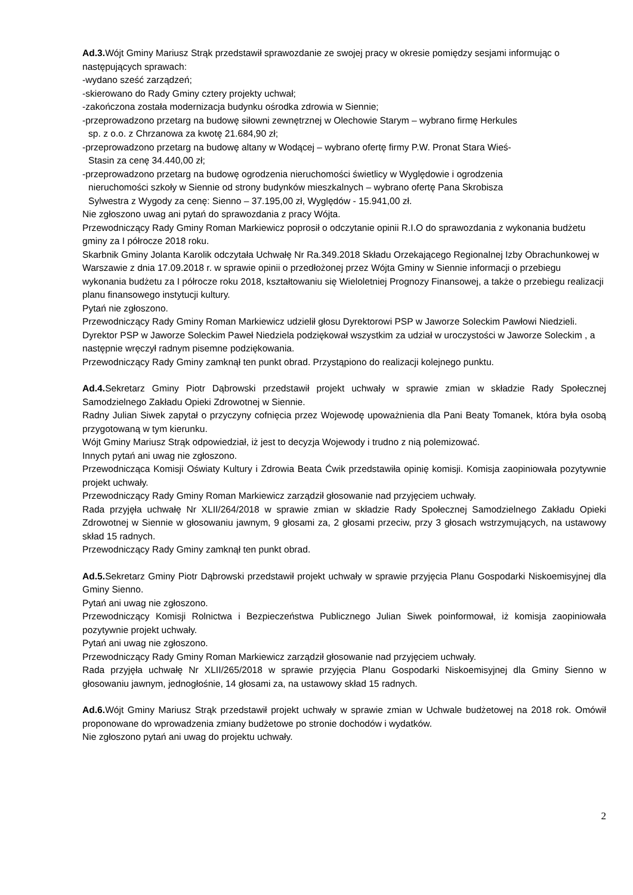Ad.3. Wójt Gminy Mariusz Strąk przedstawił sprawozdanie ze swojej pracy w okresie pomiędzy sesjami informując o następujących sprawach:
-wydano sześć zarządzeń;
-skierowano do Rady Gminy cztery projekty uchwał;
-zakończona została modernizacja budynku ośrodka zdrowia w Siennie;
-przeprowadzono przetarg na budowę siłowni zewnętrznej w Olechowie Starym – wybrano firmę Herkules
sp. z o.o. z Chrzanowa za kwotę 21.684,90 zł;
-przeprowadzono przetarg na budowę altany w Wodącej – wybrano ofertę firmy P.W. Pronat Stara Wieś-
Stasin za cenę 34.440,00 zł;
-przeprowadzono przetarg na budowę ogrodzenia nieruchomości świetlicy w Wyględowie i ogrodzenia
nieruchomości szkoły w Siennie od strony budynków mieszkalnych – wybrano ofertę Pana Skrobisza
Sylwestra z Wygody za cenę: Sienno – 37.195,00 zł, Wyględów - 15.941,00 zł.
Nie zgłoszono uwag ani pytań do sprawozdania z pracy Wójta.
Przewodniczący Rady Gminy Roman Markiewicz poprosił o odczytanie opinii R.I.O do sprawozdania z wykonania budżetu gminy za I półrocze 2018 roku.
Skarbnik Gminy Jolanta Karolik odczytała Uchwałę Nr Ra.349.2018 Składu Orzekającego Regionalnej Izby Obrachunkowej w Warszawie z dnia 17.09.2018 r. w sprawie opinii o przedłożonej przez Wójta Gminy w Siennie informacji o przebiegu wykonania budżetu za I półrocze roku 2018, kształtowaniu się Wieloletniej Prognozy Finansowej, a także o przebiegu realizacji planu finansowego instytucji kultury.
Pytań nie zgłoszono.
Przewodniczący Rady Gminy Roman Markiewicz udzielił głosu Dyrektorowi PSP w Jaworze Soleckim Pawłowi Niedzieli.
Dyrektor PSP w Jaworze Soleckim Paweł Niedziela podziękował wszystkim za udział w uroczystości w Jaworze Soleckim , a następnie wręczył radnym pisemne podziękowania.
Przewodniczący Rady Gminy zamknął ten punkt obrad. Przystąpiono do realizacji kolejnego punktu.
Ad.4. Sekretarz Gminy Piotr Dąbrowski przedstawił projekt uchwały w sprawie zmian w składzie Rady Społecznej Samodzielnego Zakładu Opieki Zdrowotnej w Siennie.
Radny Julian Siwek zapytał o przyczyny cofnięcia przez Wojewodę upoważnienia dla Pani Beaty Tomanek, która była osobą przygotowaną w tym kierunku.
Wójt Gminy Mariusz Strąk odpowiedział, iż jest to decyzja Wojewody i trudno z nią polemizować.
Innych pytań ani uwag nie zgłoszono.
Przewodnicząca Komisji Oświaty Kultury i Zdrowia Beata Ćwik przedstawiła opinię komisji. Komisja zaopiniowała pozytywnie projekt uchwały.
Przewodniczący Rady Gminy Roman Markiewicz zarządził głosowanie nad przyjęciem uchwały.
Rada przyjęła uchwałę Nr XLII/264/2018 w sprawie zmian w składzie Rady Społecznej Samodzielnego Zakładu Opieki Zdrowotnej w Siennie w głosowaniu jawnym, 9 głosami za, 2 głosami przeciw, przy 3 głosach wstrzymujących, na ustawowy skład 15 radnych.
Przewodniczący Rady Gminy zamknął ten punkt obrad.
Ad.5. Sekretarz Gminy Piotr Dąbrowski przedstawił projekt uchwały w sprawie przyjęcia Planu Gospodarki Niskoemisyjnej dla Gminy Sienno.
Pytań ani uwag nie zgłoszono.
Przewodniczący Komisji Rolnictwa i Bezpieczeństwa Publicznego Julian Siwek poinformował, iż komisja zaopiniowała pozytywnie projekt uchwały.
Pytań ani uwag nie zgłoszono.
Przewodniczący Rady Gminy Roman Markiewicz zarządził głosowanie nad przyjęciem uchwały.
Rada przyjęła uchwałę Nr XLII/265/2018 w sprawie przyjęcia Planu Gospodarki Niskoemisyjnej dla Gminy Sienno w głosowaniu jawnym, jednogłośnie, 14 głosami za, na ustawowy skład 15 radnych.
Ad.6. Wójt Gminy Mariusz Strąk przedstawił projekt uchwały w sprawie zmian w Uchwale budżetowej na 2018 rok. Omówił proponowane do wprowadzenia zmiany budżetowe po stronie dochodów i wydatków.
Nie zgłoszono pytań ani uwag do projektu uchwały.
2